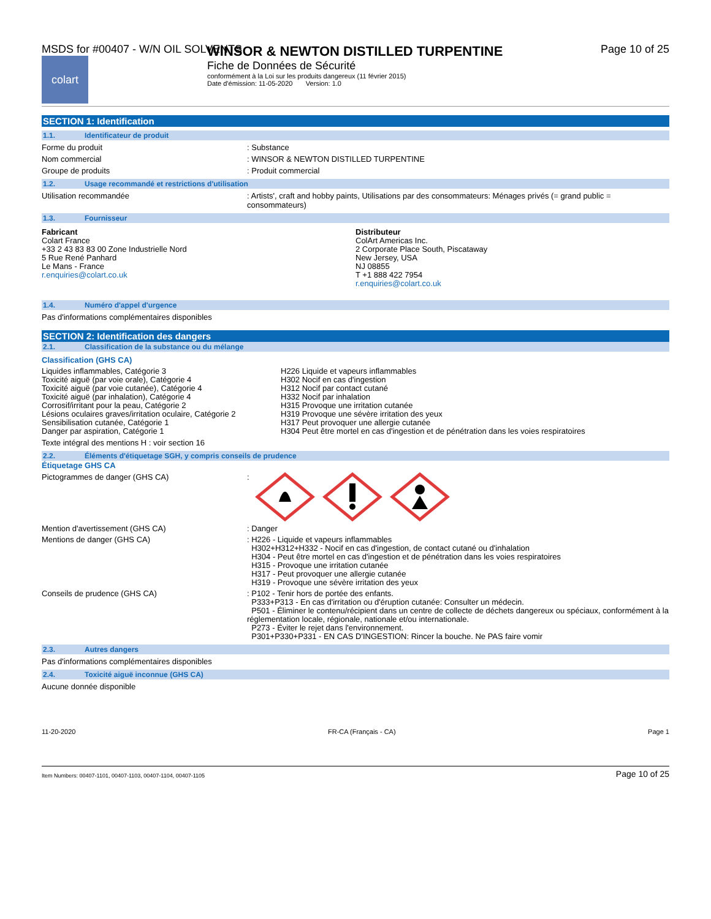MSDS for #00407 - W/N OIL SOLVENTS Page 10 of 25
colart
WINSOR & NEWTON DISTILLED TURPENTINE
Fiche de Données de Sécurité
conformément à la Loi sur les produits dangereux (11 février 2015)
Date d'émission: 11-05-2020 Version: 1.0
SECTION 1: Identification
1.1. Identificateur de produit
Forme du produit : Substance
Nom commercial : WINSOR & NEWTON DISTILLED TURPENTINE
Groupe de produits : Produit commercial
1.2. Usage recommandé et restrictions d'utilisation
Utilisation recommandée : Artists', craft and hobby paints, Utilisations par des consommateurs: Ménages privés (= grand public = consommateurs)
1.3. Fournisseur
Fabricant
Colart France
+33 2 43 83 83 00 Zone Industrielle Nord
5 Rue René Panhard
Le Mans - France
r.enquiries@colart.co.uk
Distributeur
ColArt Americas Inc.
2 Corporate Place South, Piscataway
New Jersey, USA
NJ 08855
T +1 888 422 7954
r.enquiries@colart.co.uk
1.4. Numéro d'appel d'urgence
Pas d'informations complémentaires disponibles
SECTION 2: Identification des dangers
2.1. Classification de la substance ou du mélange
Classification (GHS CA)
Liquides inflammables, Catégorie 3
Toxicité aiguë (par voie orale), Catégorie 4
Toxicité aiguë (par voie cutanée), Catégorie 4
Toxicité aiguë (par inhalation), Catégorie 4
Corrosif/irritant pour la peau, Catégorie 2
Lésions oculaires graves/irritation oculaire, Catégorie 2
Sensibilisation cutanée, Catégorie 1
Danger par aspiration, Catégorie 1
H226 Liquide et vapeurs inflammables
H302 Nocif en cas d'ingestion
H312 Nocif par contact cutané
H332 Nocif par inhalation
H315 Provoque une irritation cutanée
H319 Provoque une sévère irritation des yeux
H317 Peut provoquer une allergie cutanée
H304 Peut être mortel en cas d'ingestion et de pénétration dans les voies respiratoires
Texte intégral des mentions H : voir section 16
2.2. Éléments d'étiquetage SGH, y compris conseils de prudence
Étiquetage GHS CA
Pictogrammes de danger (GHS CA) :
Mention d'avertissement (GHS CA) : Danger
Mentions de danger (GHS CA) : H226 - Liquide et vapeurs inflammables
H302+H312+H332 - Nocif en cas d'ingestion, de contact cutané ou d'inhalation
H304 - Peut être mortel en cas d'ingestion et de pénétration dans les voies respiratoires
H315 - Provoque une irritation cutanée
H317 - Peut provoquer une allergie cutanée
H319 - Provoque une sévère irritation des yeux
Conseils de prudence (GHS CA) : P102 - Tenir hors de portée des enfants.
P333+P313 - En cas d'irritation ou d'éruption cutanée: Consulter un médecin.
P501 - Éliminer le contenu/récipient dans un centre de collecte de déchets dangereux ou spéciaux, conformément à la réglementation locale, régionale, nationale et/ou internationale.
P273 - Éviter le rejet dans l'environnement.
P301+P330+P331 - EN CAS D'INGESTION: Rincer la bouche. Ne PAS faire vomir
2.3. Autres dangers
Pas d'informations complémentaires disponibles
2.4. Toxicité aiguë inconnue (GHS CA)
Aucune donnée disponible
11-20-2020 FR-CA (Français - CA) Page 1
Item Numbers: 00407-1101, 00407-1103, 00407-1104, 00407-1105 Page 10 of 25